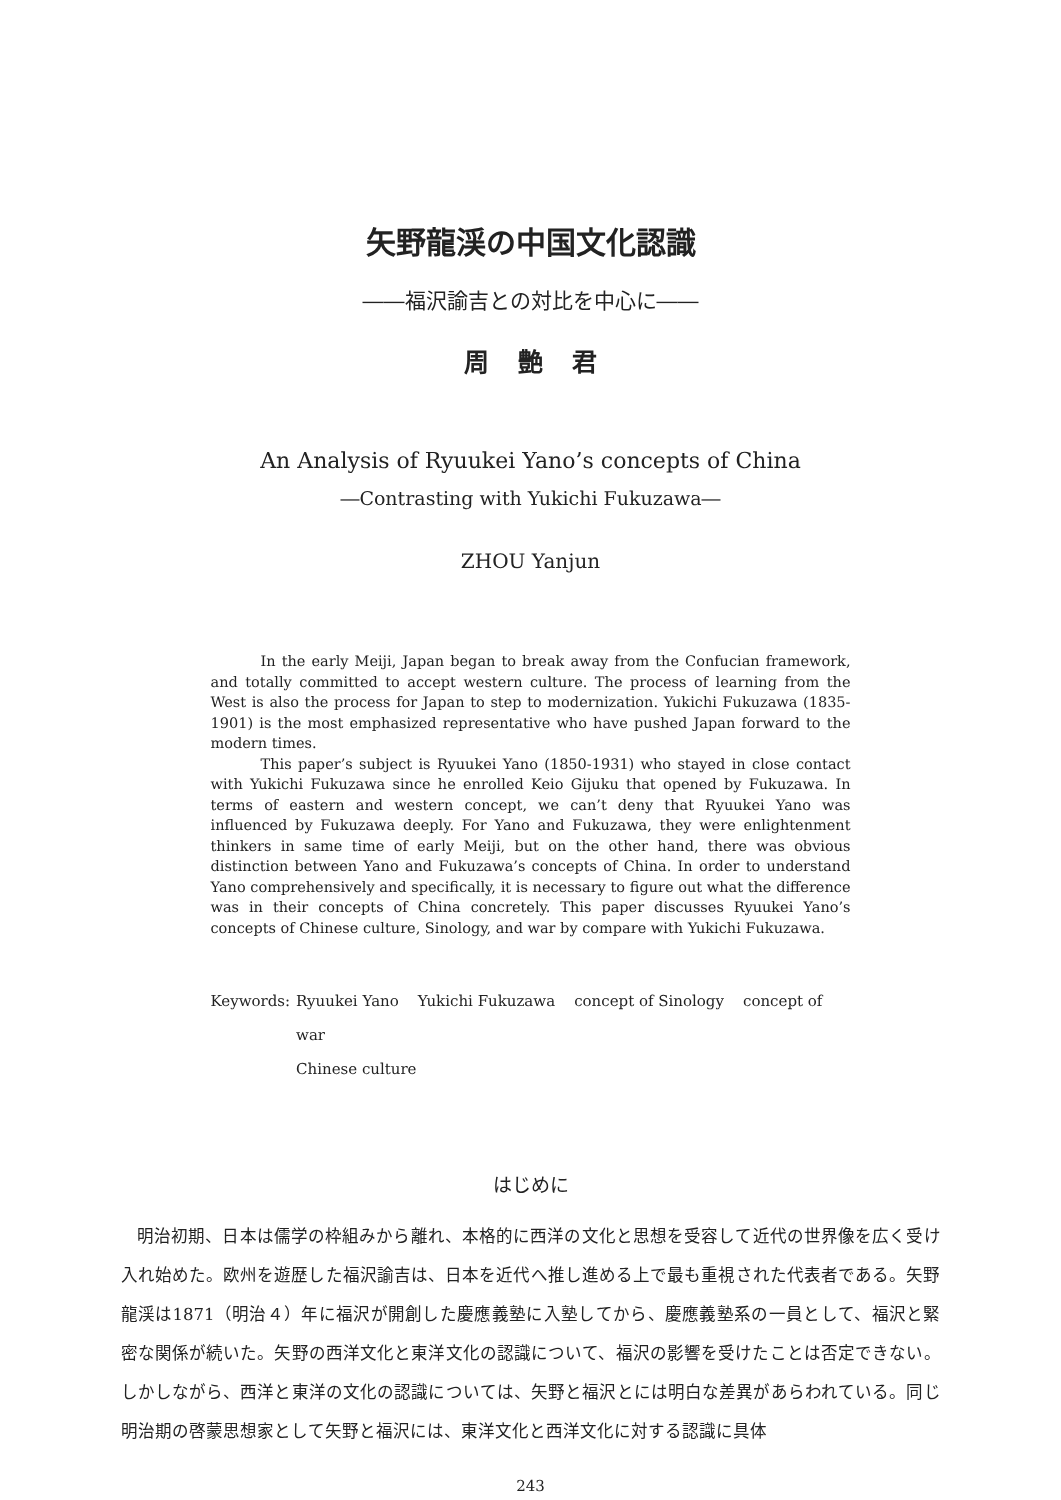矢野龍渓の中国文化認識
――福沢諭吉との対比を中心に――
周 艶 君
An Analysis of Ryuukei Yano’s concepts of China
―Contrasting with Yukichi Fukuzawa―
ZHOU Yanjun
In the early Meiji, Japan began to break away from the Confucian framework, and totally committed to accept western culture. The process of learning from the West is also the process for Japan to step to modernization. Yukichi Fukuzawa (1835-1901) is the most emphasized representative who have pushed Japan forward to the modern times.
This paper’s subject is Ryuukei Yano (1850-1931) who stayed in close contact with Yukichi Fukuzawa since he enrolled Keio Gijuku that opened by Fukuzawa. In terms of eastern and western concept, we can’t deny that Ryuukei Yano was influenced by Fukuzawa deeply. For Yano and Fukuzawa, they were enlightenment thinkers in same time of early Meiji, but on the other hand, there was obvious distinction between Yano and Fukuzawa’s concepts of China. In order to understand Yano comprehensively and specifically, it is necessary to figure out what the difference was in their concepts of China concretely. This paper discusses Ryuukei Yano’s concepts of Chinese culture, Sinology, and war by compare with Yukichi Fukuzawa.
Keywords:
Ryuukei Yano Yukichi Fukuzawa concept of Sinology concept of war
Chinese culture
はじめに
明治初期、日本は儒学の枠組みから離れ、本格的に西洋の文化と思想を受容して近代の世界像を広く受け入れ始めた。欧州を遊歴した福沢諭吉は、日本を近代へ推し進める上で最も重視された代表者である。矢野龍渓は1871（明治４）年に福沢が開創した慶應義塾に入塾してから、慶應義塾系の一員として、福沢と緊密な関係が続いた。矢野の西洋文化と東洋文化の認識について、福沢の影響を受けたことは否定できない。しかしながら、西洋と東洋の文化の認識については、矢野と福沢とには明白な差異があらわれている。同じ明治期の啓蒙思想家として矢野と福沢には、東洋文化と西洋文化に対する認識に具体
243